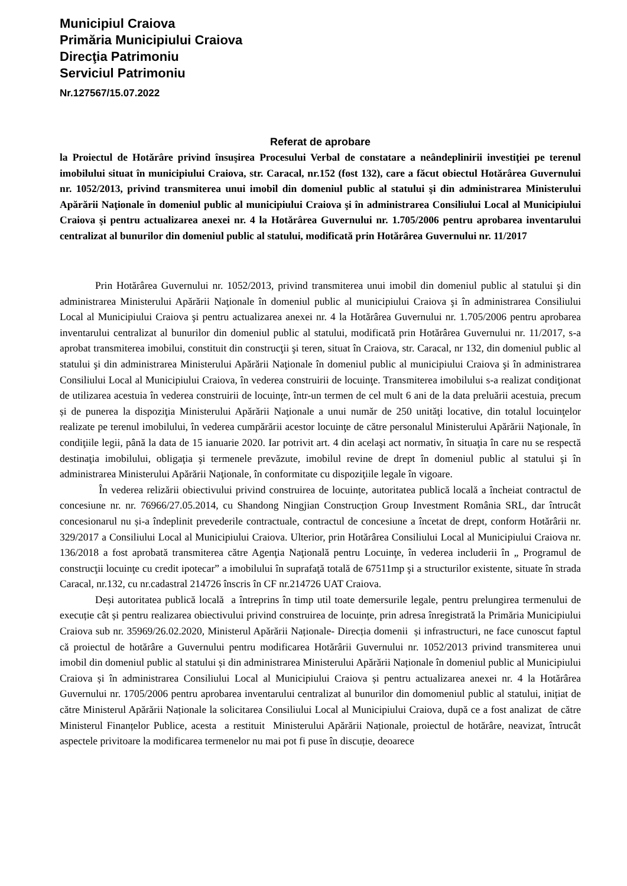Municipiul Craiova
Primăria Municipiului Craiova
Direcţia Patrimoniu
Serviciul Patrimoniu
Nr.127567/15.07.2022
Referat de aprobare
la Proiectul de Hotărâre privind însuşirea Procesului Verbal de constatare a neândeplinirii investiţiei pe terenul imobilului situat în municipiului Craiova, str. Caracal, nr.152 (fost 132), care a făcut obiectul Hotărârea Guvernului nr. 1052/2013, privind transmiterea unui imobil din domeniul public al statului şi din administrarea Ministerului Apărării Naţionale în domeniul public al municipiului Craiova şi în administrarea Consiliului Local al Municipiului Craiova şi pentru actualizarea anexei nr. 4 la Hotărârea Guvernului nr. 1.705/2006 pentru aprobarea inventarului centralizat al bunurilor din domeniul public al statului, modificată prin Hotărârea Guvernului nr. 11/2017
Prin Hotărârea Guvernului nr. 1052/2013, privind transmiterea unui imobil din domeniul public al statului şi din administrarea Ministerului Apărării Naţionale în domeniul public al municipiului Craiova şi în administrarea Consiliului Local al Municipiului Craiova şi pentru actualizarea anexei nr. 4 la Hotărârea Guvernului nr. 1.705/2006 pentru aprobarea inventarului centralizat al bunurilor din domeniul public al statului, modificată prin Hotărârea Guvernului nr. 11/2017, s-a aprobat transmiterea imobilui, constituit din construcţii şi teren, situat în Craiova, str. Caracal, nr 132, din domeniul public al statului şi din administrarea Ministerului Apărării Naţionale în domeniul public al municipiului Craiova şi în administrarea Consiliului Local al Municipiului Craiova, în vederea construirii de locuinţe. Transmiterea imobilului s-a realizat condiţionat de utilizarea acestuia în vederea construirii de locuinţe, într-un termen de cel mult 6 ani de la data preluării acestuia, precum și de punerea la dispoziţia Ministerului Apărării Naţionale a unui număr de 250 unităţi locative, din totalul locuinţelor realizate pe terenul imobilului, în vederea cumpărării acestor locuinţe de către personalul Ministerului Apărării Naţionale, în condiţiile legii, până la data de 15 ianuarie 2020. Iar potrivit art. 4 din acelaşi act normativ, în situaţia în care nu se respectă destinaţia imobilului, obligaţia şi termenele prevăzute, imobilul revine de drept în domeniul public al statului şi în administrarea Ministerului Apărării Naţionale, în conformitate cu dispoziţiile legale în vigoare.
În vederea relizării obiectivului privind construirea de locuințe, autoritatea publică locală a încheiat contractul de concesiune nr. nr. 76966/27.05.2014, cu Shandong Ningjian Construcțion Group Investment România SRL, dar întrucât concesionarul nu și-a îndeplinit prevederile contractuale, contractul de concesiune a încetat de drept, conform Hotărârii nr. 329/2017 a Consiliului Local al Municipiului Craiova. Ulterior, prin Hotărârea Consiliului Local al Municipiului Craiova nr. 136/2018 a fost aprobată transmiterea către Agenţia Naţională pentru Locuinţe, în vederea includerii în „ Programul de construcţii locuinţe cu credit ipotecar” a imobilului în suprafaţă totală de 67511mp şi a structurilor existente, situate în strada Caracal, nr.132, cu nr.cadastral 214726 înscris în CF nr.214726 UAT Craiova.
Deși autoritatea publică locală a întreprins în timp util toate demersurile legale, pentru prelungirea termenului de execuție cât și pentru realizarea obiectivului privind construirea de locuințe, prin adresa înregistrată la Primăria Municipiului Craiova sub nr. 35969/26.02.2020, Ministerul Apărării Naționale- Direcția domenii și infrastructuri, ne face cunoscut faptul că proiectul de hotărâre a Guvernului pentru modificarea Hotărârii Guvernului nr. 1052/2013 privind transmiterea unui imobil din domeniul public al statului și din administrarea Ministerului Apărării Naționale în domeniul public al Municipiului Craiova și în administrarea Consiliului Local al Municipiului Craiova și pentru actualizarea anexei nr. 4 la Hotărârea Guvernului nr. 1705/2006 pentru aprobarea inventarului centralizat al bunurilor din domomeniul public al statului, inițiat de către Ministerul Apărării Naționale la solicitarea Consiliului Local al Municipiului Craiova, după ce a fost analizat de către Ministerul Finanțelor Publice, acesta a restituit Ministerului Apărării Naționale, proiectul de hotărâre, neavizat, întrucât aspectele privitoare la modificarea termenelor nu mai pot fi puse în discuție, deoarece